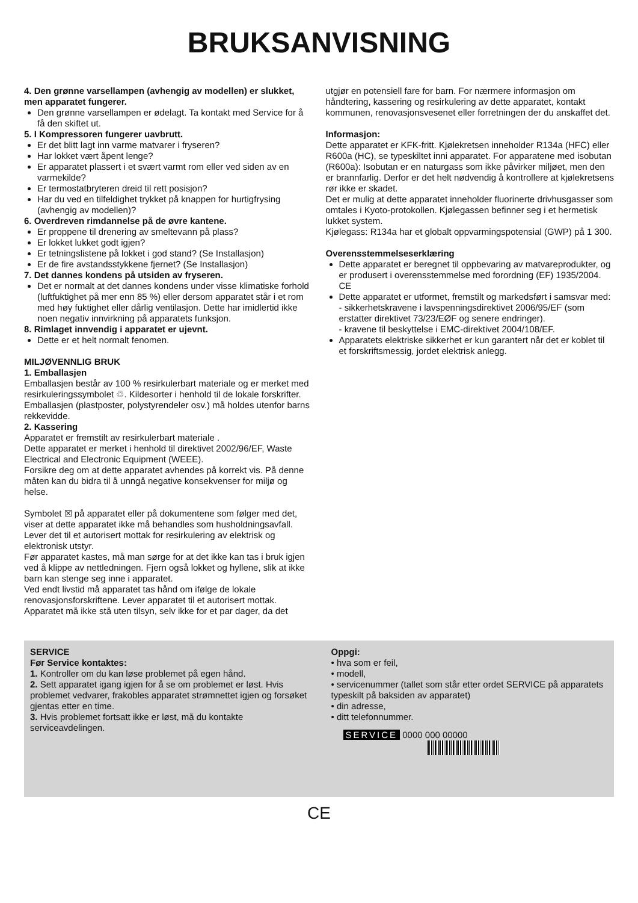BRUKSANVISNING
4. Den grønne varsellampen (avhengig av modellen) er slukket, men apparatet fungerer.
Den grønne varsellampen er ødelagt. Ta kontakt med Service for å få den skiftet ut.
5. I Kompressoren fungerer uavbrutt.
Er det blitt lagt inn varme matvarer i fryseren?
Har lokket vært åpent lenge?
Er apparatet plassert i et svært varmt rom eller ved siden av en varmekilde?
Er termostatbryteren dreid til rett posisjon?
Har du ved en tilfeldighet trykket på knappen for hurtigfrysing (avhengig av modellen)?
6. Overdreven rimdannelse på de øvre kantene.
Er proppene til drenering av smeltevann på plass?
Er lokket lukket godt igjen?
Er tetningslistene på lokket i god stand? (Se Installasjon)
Er de fire avstandsstykkene fjernet? (Se Installasjon)
7. Det dannes kondens på utsiden av fryseren.
Det er normalt at det dannes kondens under visse klimatiske forhold (luftfuktighet på mer enn 85 %) eller dersom apparatet står i et rom med høy fuktighet eller dårlig ventilasjon. Dette har imidlertid ikke noen negativ innvirkning på apparatets funksjon.
8. Rimlaget innvendig i apparatet er ujevnt.
Dette er et helt normalt fenomen.
MILJØVENNLIG BRUK
1. Emballasjen
Emballasjen består av 100 % resirkulerbart materiale og er merket med resirkuleringssymbolet ♲. Kildesorter i henhold til de lokale forskrifter. Emballasjen (plastposter, polystyrendeler osv.) må holdes utenfor barns rekkevidde.
2. Kassering
Apparatet er fremstilt av resirkulerbart materiale .
Dette apparatet er merket i henhold til direktivet 2002/96/EF, Waste Electrical and Electronic Equipment (WEEE).
Forsikre deg om at dette apparatet avhendes på korrekt vis. På denne måten kan du bidra til å unngå negative konsekvenser for miljø og helse.
Symbolet ☒ på apparatet eller på dokumentene som følger med det, viser at dette apparatet ikke må behandles som husholdningsavfall. Lever det til et autorisert mottak for resirkulering av elektrisk og elektronisk utstyr.
Før apparatet kastes, må man sørge for at det ikke kan tas i bruk igjen ved å klippe av nettledningen. Fjern også lokket og hyllene, slik at ikke barn kan stenge seg inne i apparatet.
Ved endt livstid må apparatet tas hånd om ifølge de lokale renovasjonsforskriftene. Lever apparatet til et autorisert mottak. Apparatet må ikke stå uten tilsyn, selv ikke for et par dager, da det
utgjør en potensiell fare for barn. For nærmere informasjon om håndtering, kassering og resirkulering av dette apparatet, kontakt kommunen, renovasjonsvesenet eller forretningen der du anskaffet det.
Informasjon:
Dette apparatet er KFK-fritt. Kjølekretsen inneholder R134a (HFC) eller R600a (HC), se typeskiltet inni apparatet. For apparatene med isobutan (R600a): Isobutan er en naturgass som ikke påvirker miljøet, men den er brannfarlig. Derfor er det helt nødvendig å kontrollere at kjølekretsens rør ikke er skadet.
Det er mulig at dette apparatet inneholder fluorinerte drivhusgasser som omtales i Kyoto-protokollen. Kjølegassen befinner seg i et hermetisk lukket system.
Kjølegass: R134a har et globalt oppvarmingspotensial (GWP) på 1 300.
Overensstemmelseserklæring
Dette apparatet er beregnet til oppbevaring av matvareprodukter, og er produsert i overensstemmelse med forordning (EF) 1935/2004. CE
Dette apparatet er utformet, fremstilt og markedsført i samsvar med:
- sikkerhetskravene i lavspenningsdirektivet 2006/95/EF (som erstatter direktivet 73/23/EØF og senere endringer).
- kravene til beskyttelse i EMC-direktivet 2004/108/EF.
Apparatets elektriske sikkerhet er kun garantert når det er koblet til et forskriftsmessig, jordet elektrisk anlegg.
SERVICE
Før Service kontaktes:
1. Kontroller om du kan løse problemet på egen hånd.
2. Sett apparatet igang igjen for å se om problemet er løst. Hvis problemet vedvarer, frakobles apparatet strømnettet igjen og forsøket gjentas etter en time.
3. Hvis problemet fortsatt ikke er løst, må du kontakte serviceavdelingen.
Oppgi:
• hva som er feil,
• modell,
• servicenummer (tallet som står etter ordet SERVICE på apparatets typeskilt på baksiden av apparatet)
• din adresse,
• ditt telefonnummer.
SERVICE 0000 000 00000
CE